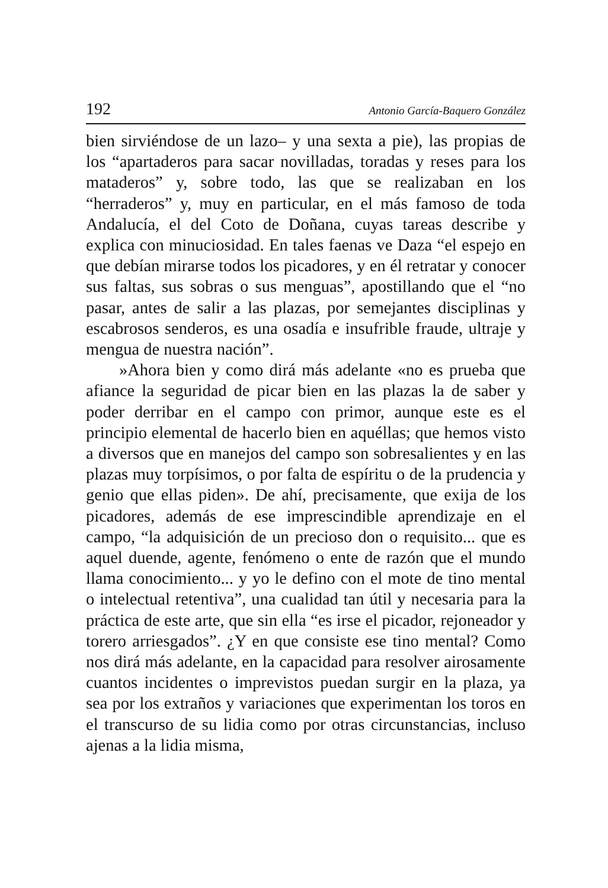192 Antonio García-Baquero González
bien sirviéndose de un lazo– y una sexta a pie), las propias de los “apartaderos para sacar novilladas, toradas y reses para los mataderos” y, sobre todo, las que se realizaban en los “herraderos” y, muy en particular, en el más famoso de toda Andalucía, el del Coto de Doñana, cuyas tareas describe y explica con minuciosidad. En tales faenas ve Daza “el espejo en que debían mirarse todos los picadores, y en él retratar y conocer sus faltas, sus sobras o sus menguas”, apostillando que el “no pasar, antes de salir a las plazas, por semejantes disciplinas y escabrosos senderos, es una osadía e insufrible fraude, ultraje y mengua de nuestra nación”.
»Ahora bien y como dirá más adelante «no es prueba que afiance la seguridad de picar bien en las plazas la de saber y poder derribar en el campo con primor, aunque este es el principio elemental de hacerlo bien en aquéllas; que hemos visto a diversos que en manejos del campo son sobresalientes y en las plazas muy torpísimos, o por falta de espíritu o de la prudencia y genio que ellas piden». De ahí, precisamente, que exija de los picadores, además de ese imprescindible aprendizaje en el campo, “la adquisición de un precioso don o requisito... que es aquel duende, agente, fenómeno o ente de razón que el mundo llama conocimiento... y yo le defino con el mote de tino mental o intelectual retentiva”, una cualidad tan útil y necesaria para la práctica de este arte, que sin ella “es irse el picador, rejoneador y torero arriesgados”. ¿Y en que consiste ese tino mental? Como nos dirá más adelante, en la capacidad para resolver airosamente cuantos incidentes o imprevistos puedan surgir en la plaza, ya sea por los extraños y variaciones que experimentan los toros en el transcurso de su lidia como por otras circunstancias, incluso ajenas a la lidia misma,